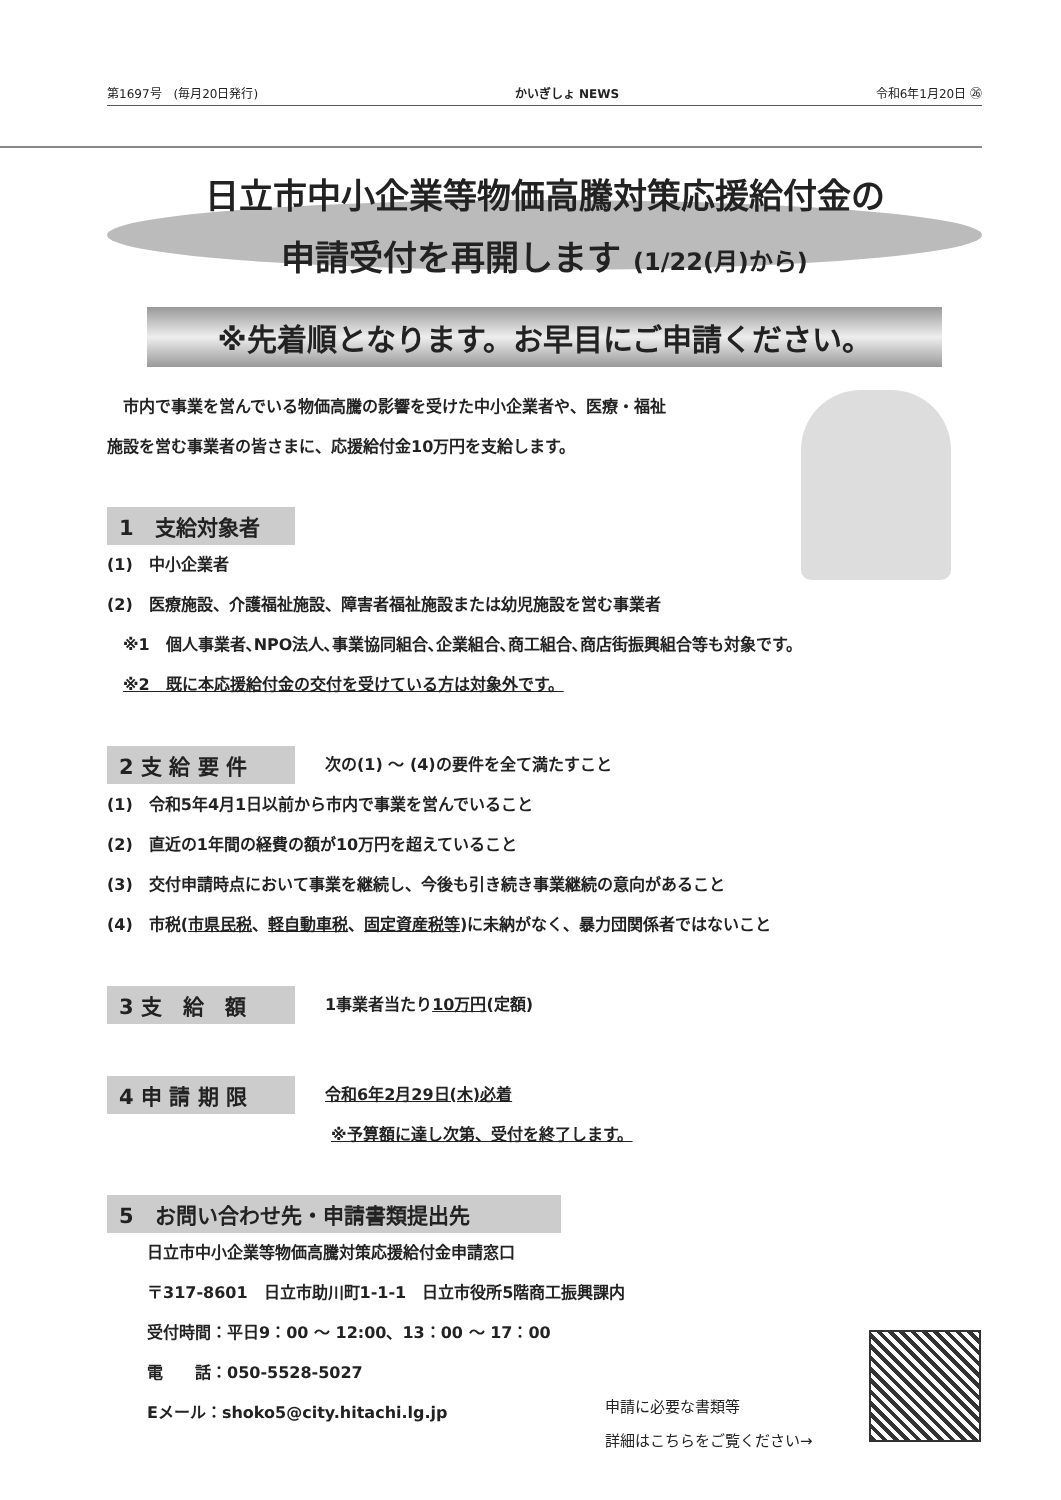第1697号　(毎月20日発行) かいぎしょ NEWS 令和6年1月20日 ㉖
日立市中小企業等物価高騰対策応援給付金の
申請受付を再開します (1/22(月)から)
※先着順となります。お早目にご申請ください。
　市内で事業を営んでいる物価高騰の影響を受けた中小企業者や、医療・福祉
施設を営む事業者の皆さまに、応援給付金10万円を支給します。
1　支給対象者
(1)　中小企業者
(2)　医療施設、介護福祉施設、障害者福祉施設または幼児施設を営む事業者
　※1　個人事業者､NPO法人､事業協同組合､企業組合､商工組合､商店街振興組合等も対象です。
　※2　既に本応援給付金の交付を受けている方は対象外です。
2 支 給 要 件
次の(1) ～ (4)の要件を全て満たすこと
(1)　令和5年4月1日以前から市内で事業を営んでいること
(2)　直近の1年間の経費の額が10万円を超えていること
(3)　交付申請時点において事業を継続し、今後も引き続き事業継続の意向があること
(4)　市税(市県民税、軽自動車税、固定資産税等)に未納がなく、暴力団関係者ではないこと
3 支　給　額
1事業者当たり10万円(定額)
4 申 請 期 限
令和6年2月29日(木)必着
※予算額に達し次第、受付を終了します。
5　お問い合わせ先・申請書類提出先
日立市中小企業等物価高騰対策応援給付金申請窓口
〒317-8601　日立市助川町1-1-1　日立市役所5階商工振興課内
受付時間：平日9：00 ～ 12:00、13：00 ～ 17：00
電　　話：050-5528-5027
Eメール：shoko5@city.hitachi.lg.jp
申請に必要な書類等
詳細はこちらをご覧ください→